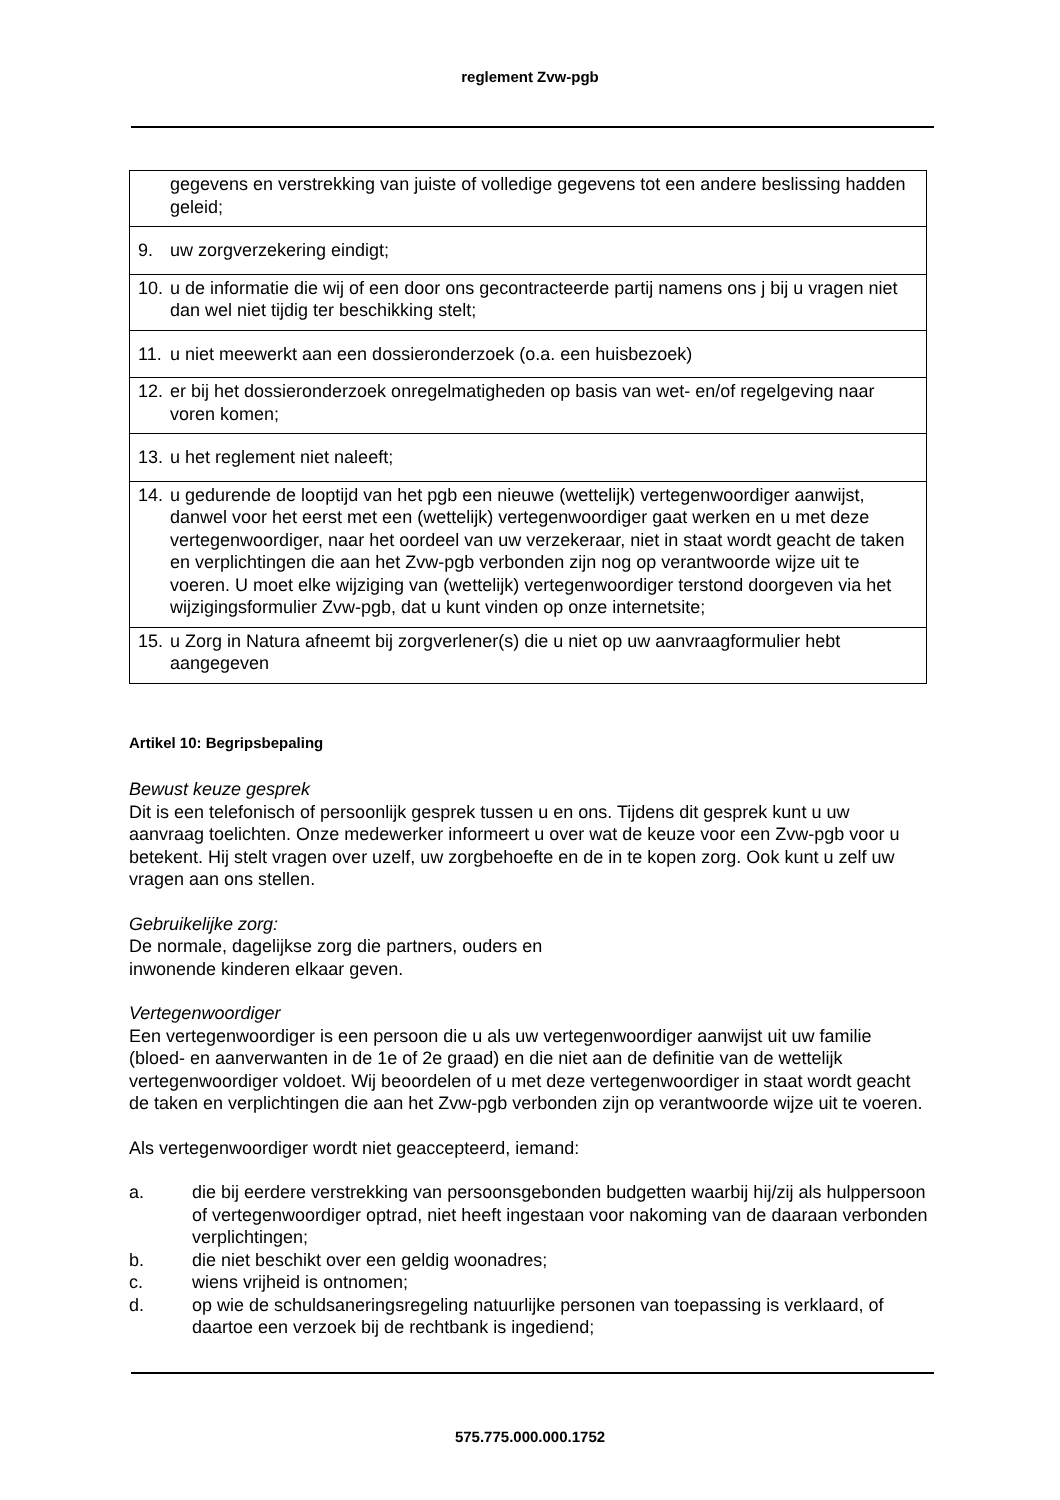reglement Zvw-pgb
| gegevens en verstrekking van juiste of volledige gegevens tot een andere beslissing hadden geleid; |
| 9. uw zorgverzekering eindigt; |
| 10. u de informatie die wij of een door ons gecontracteerde partij namens ons j bij u vragen niet dan wel niet tijdig ter beschikking stelt; |
| 11. u niet meewerkt aan een dossieronderzoek (o.a. een huisbezoek) |
| 12. er bij het dossieronderzoek onregelmatigheden op basis van wet- en/of regelgeving naar voren komen; |
| 13. u het reglement niet naleeft; |
| 14. u gedurende de looptijd van het pgb een nieuwe (wettelijk) vertegenwoordiger aanwijst, danwel voor het eerst met een (wettelijk) vertegenwoordiger gaat werken en u met deze vertegenwoordiger, naar het oordeel van uw verzekeraar, niet in staat wordt geacht de taken en verplichtingen die aan het Zvw-pgb verbonden zijn nog op verantwoorde wijze uit te voeren. U moet elke wijziging van (wettelijk) vertegenwoordiger terstond doorgeven via het wijzigingsformulier Zvw-pgb, dat u kunt vinden op onze internetsite; |
| 15. u Zorg in Natura afneemt bij zorgverlener(s) die u niet op uw aanvraagformulier hebt aangegeven |
Artikel 10: Begripsbepaling
Bewust keuze gesprek
Dit is een telefonisch of persoonlijk gesprek tussen u en ons. Tijdens dit gesprek kunt u uw aanvraag toelichten. Onze medewerker informeert u over wat de keuze voor een Zvw-pgb voor u betekent. Hij stelt vragen over uzelf, uw zorgbehoefte en de in te kopen zorg. Ook kunt u zelf uw vragen aan ons stellen.
Gebruikelijke zorg:
De normale, dagelijkse zorg die partners, ouders en
inwonende kinderen elkaar geven.
Vertegenwoordiger
Een vertegenwoordiger is een persoon die u als uw vertegenwoordiger aanwijst uit uw familie (bloed- en aanverwanten in de 1e of 2e graad) en die niet aan de definitie van de wettelijk vertegenwoordiger voldoet. Wij beoordelen of u met deze vertegenwoordiger in staat wordt geacht de taken en verplichtingen die aan het Zvw-pgb verbonden zijn op verantwoorde wijze uit te voeren.
Als vertegenwoordiger wordt niet geaccepteerd, iemand:
a. die bij eerdere verstrekking van persoonsgebonden budgetten waarbij hij/zij als hulppersoon of vertegenwoordiger optrad, niet heeft ingestaan voor nakoming van de daaraan verbonden verplichtingen;
b. die niet beschikt over een geldig woonadres;
c. wiens vrijheid is ontnomen;
d. op wie de schuldsaneringsregeling natuurlijke personen van toepassing is verklaard, of daartoe een verzoek bij de rechtbank is ingediend;
575.775.000.000.1752